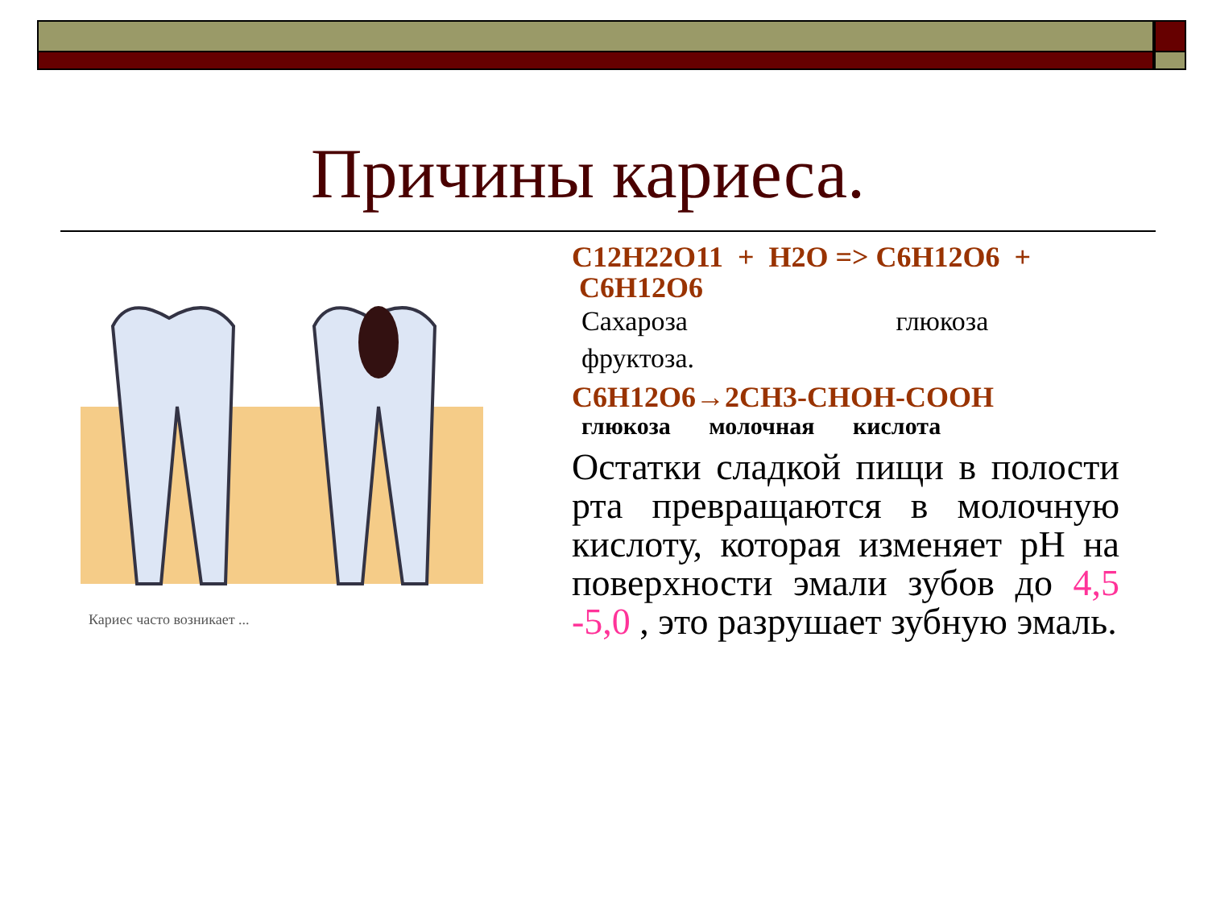Причины кариеса.
Кариес часто возникает ...
C12H22O11 + H2O => C6H12O6 +
C6H12O6
Сахароза глюкоза
фруктоза.
C6H12O6→2CH3-CHOH-COOH
глюкоза молочная кислота
Остатки сладкой пищи в полости рта превращаются в молочную кислоту, которая изменяет pH на поверхности эмали зубов до 4,5 -5,0 , это разрушает зубную эмаль.